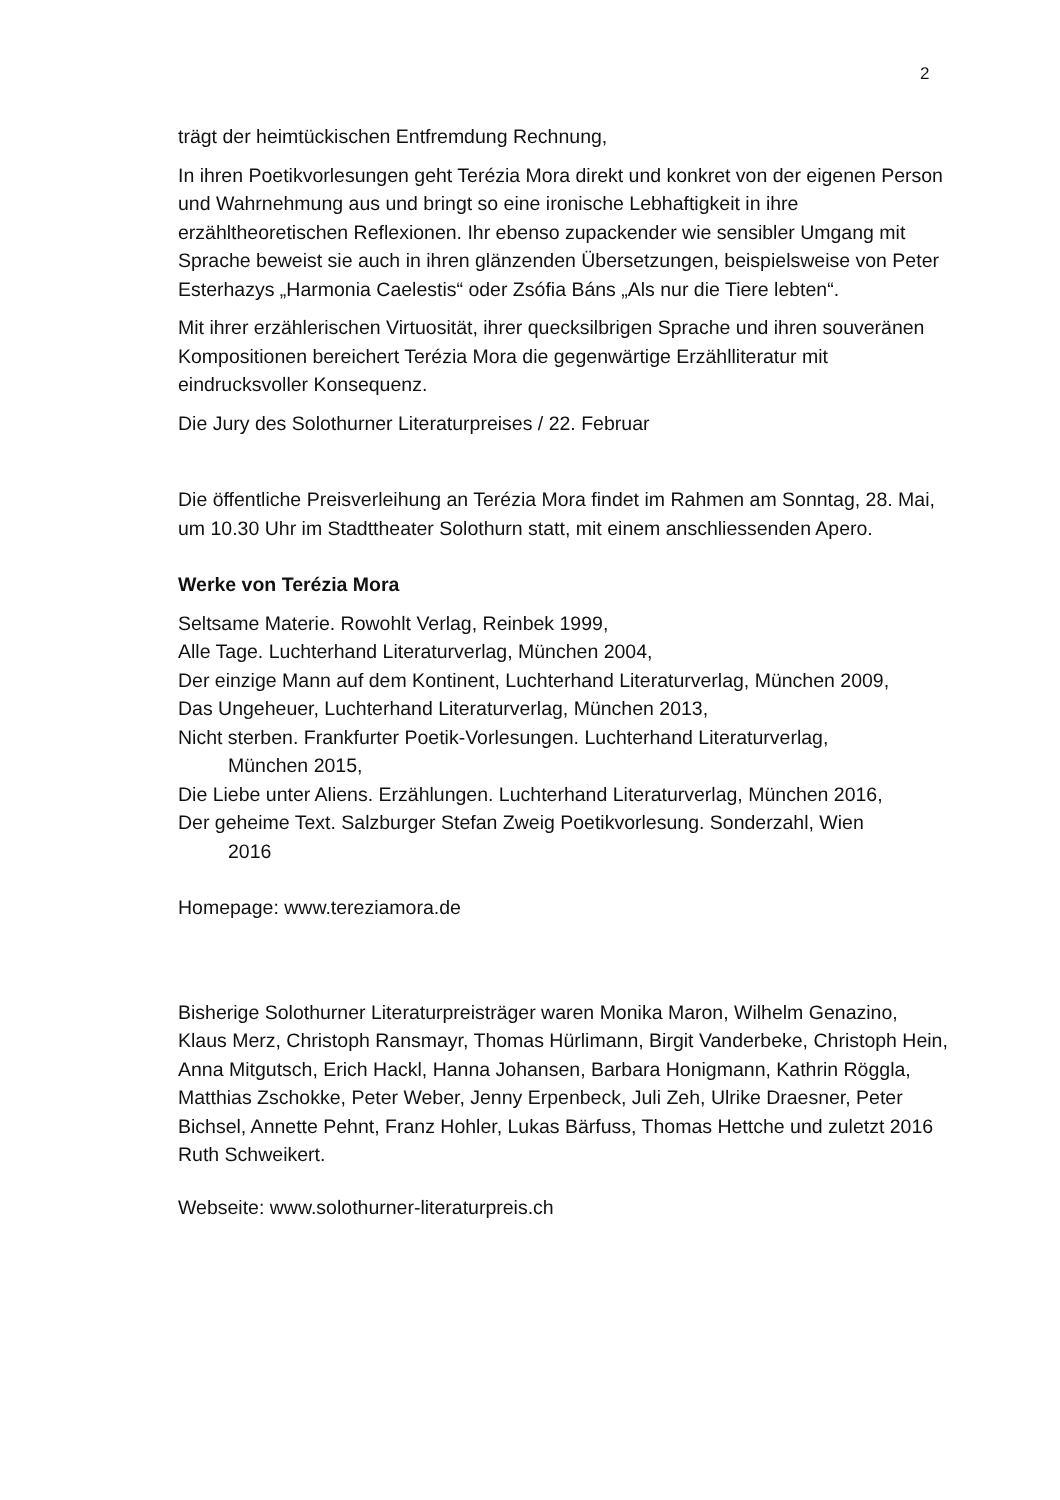2
trägt der heimtückischen Entfremdung Rechnung,
In ihren Poetikvorlesungen geht Terézia Mora direkt und konkret von der eigenen Person und Wahrnehmung aus und bringt so eine ironische Lebhaftigkeit in ihre erzähltheoretischen Reflexionen. Ihr ebenso zupackender wie sensibler Umgang mit Sprache beweist sie auch in ihren glänzenden Übersetzungen, beispielsweise von Peter Esterhazys „Harmonia Caelestis“ oder Zsófia Báns „Als nur die Tiere lebten“.
Mit ihrer erzählerischen Virtuosität, ihrer quecksilbrigen Sprache und ihren souveränen Kompositionen bereichert Terézia Mora die gegenwärtige Erzählliteratur mit eindrucksvoller Konsequenz.
Die Jury des Solothurner Literaturpreises / 22. Februar
Die öffentliche Preisverleihung an Terézia Mora findet im Rahmen am Sonntag, 28. Mai, um 10.30 Uhr im Stadttheater Solothurn statt, mit einem anschliessenden Apero.
Werke von Terézia Mora
Seltsame Materie. Rowohlt Verlag, Reinbek 1999,
Alle Tage. Luchterhand Literaturverlag, München 2004,
Der einzige Mann auf dem Kontinent, Luchterhand Literaturverlag, München 2009,
Das Ungeheuer, Luchterhand Literaturverlag, München 2013,
Nicht sterben. Frankfurter Poetik-Vorlesungen. Luchterhand Literaturverlag,
München 2015,
Die Liebe unter Aliens. Erzählungen. Luchterhand Literaturverlag, München 2016,
Der geheime Text. Salzburger Stefan Zweig Poetikvorlesung. Sonderzahl, Wien
2016
Homepage: www.tereziamora.de
Bisherige Solothurner Literaturpreisträger waren Monika Maron, Wilhelm Genazino, Klaus Merz, Christoph Ransmayr, Thomas Hürlimann, Birgit Vanderbeke, Christoph Hein, Anna Mitgutsch, Erich Hackl, Hanna Johansen, Barbara Honigmann, Kathrin Röggla, Matthias Zschokke, Peter Weber, Jenny Erpenbeck, Juli Zeh, Ulrike Draesner, Peter Bichsel, Annette Pehnt, Franz Hohler, Lukas Bärfuss, Thomas Hettche und zuletzt 2016 Ruth Schweikert.
Webseite: www.solothurner-literaturpreis.ch